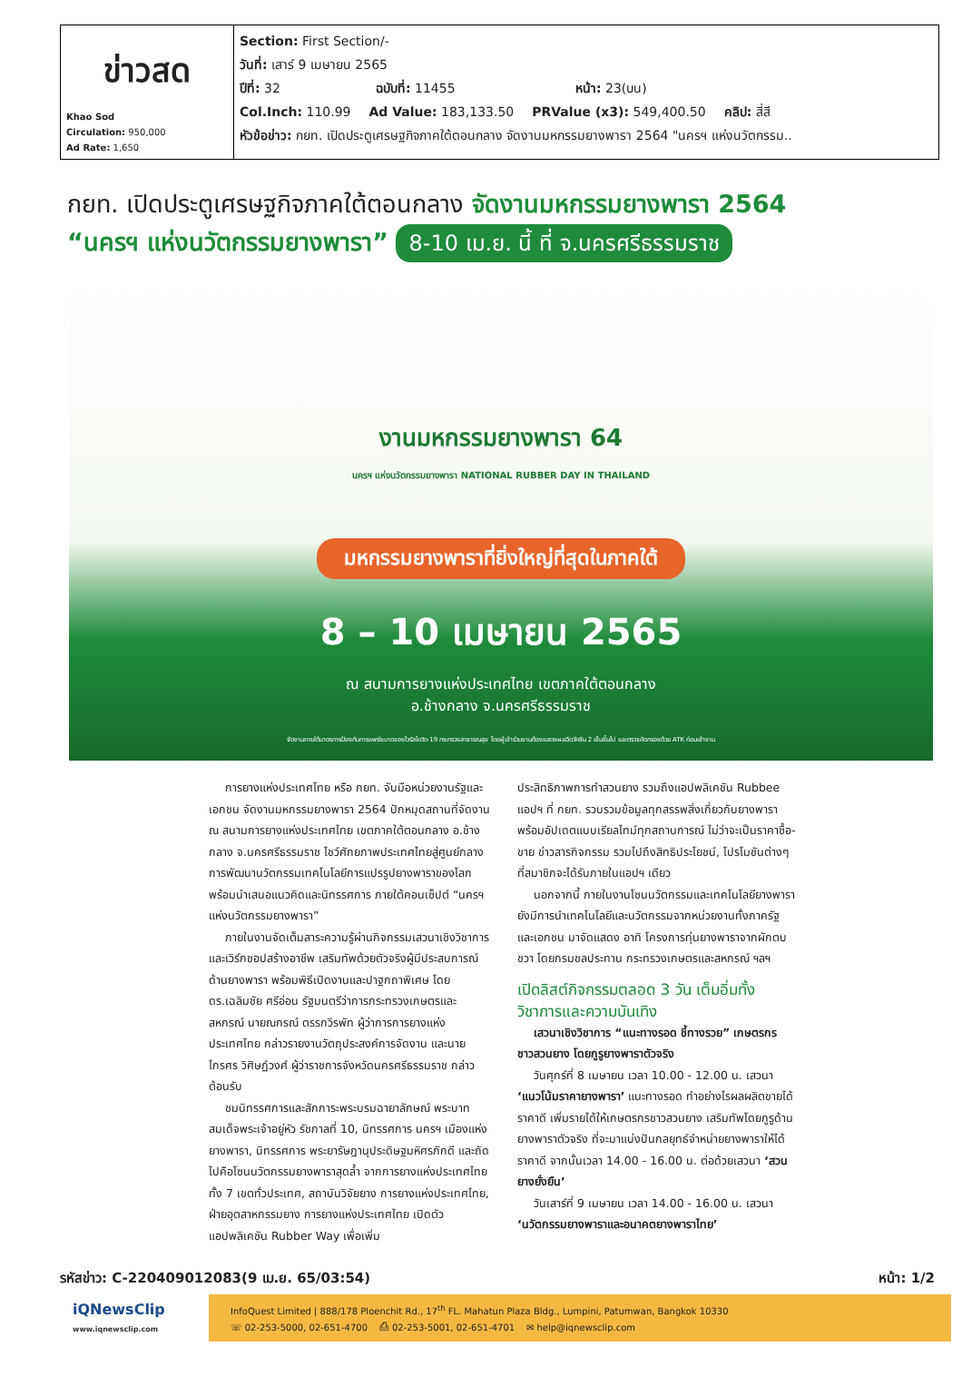| ข่าวสด Khao Sod Circulation: 950,000 Ad Rate: 1,650 | Section: First Section/- วันที่: เสาร์ 9 เมษายน 2565 ปีที่: 32 ฉบับที่: 11455 หน้า: 23(บน) Col.Inch: 110.99 Ad Value: 183,133.50 PRValue (x3): 549,400.50 คลิป: สี่สี หัวข้อข่าว: กยท. เปิดประตูเศรษฐกิจภาคใต้ตอนกลาง จัดงานมหกรรมยางพารา 2564 "นครฯ แห่งนวัตกรรม.. |
กยท. เปิดประตูเศรษฐกิจภาคใต้ตอนกลาง จัดงานมหกรรมยางพารา 2564
“นครฯ แห่งนวัตกรรมยางพารา” 8-10 เม.ย. นี้ ที่ จ.นครศรีธรรมราช
งานมหกรรมยางพารา 64
นครฯ แห่งนวัตกรรมยางพารา NATIONAL RUBBER DAY IN THAILAND
มหกรรมยางพาราที่ยิ่งใหญ่ที่สุดในภาคใต้
8 – 10 เมษายน 2565
ณ สนามการยางแห่งประเทศไทย เขตภาคใต้ตอนกลาง
อ.ช้างกลาง จ.นครศรีธรรมราช
จัดงานภายใต้มาตรการป้องกันการแพร่ระบาดของไวรัสโควิด-19 กระทรวงสาธารณสุข โดยผู้เข้าร่วมงานต้องแสดงผลฉีดวัคซีน 2 เข็มขึ้นไป และตรวจคัดกรองด้วย ATK ก่อนเข้างาน
การยางแห่งประเทศไทย หรือ กยท. จับมือหน่วยงานรัฐและเอกชน จัดงานมหกรรมยางพารา 2564 ปักหมุดสถานที่จัดงาน ณ สนามการยางแห่งประเทศไทย เขตภาคใต้ตอนกลาง อ.ช้างกลาง จ.นครศรีธรรมราช โชว์ศักยภาพประเทศไทยสู่ศูนย์กลางการพัฒนานวัตกรรมเทคโนโลยีการแปรรูปยางพาราของโลก พร้อมนำเสนอแนวคิดและนิทรรศการ ภายใต้คอนเซ็ปต์ “นครฯ แห่งนวัตกรรมยางพารา”
ภายในงานจัดเต็มสาระความรู้ผ่านกิจกรรมเสวนาเชิงวิชาการและเวิร์กชอปสร้างอาชีพ เสริมทัพด้วยตัวจริงผู้มีประสบการณ์ด้านยางพารา พร้อมพิธีเปิดงานและปาฐกถาพิเศษ โดย ดร.เฉลิมชัย ศรีอ่อน รัฐมนตรีว่าการกระทรวงเกษตรและสหกรณ์ นายณกรณ์ ตรรกวิรพัท ผู้ว่าการการยางแห่งประเทศไทย กล่าวรายงานวัตถุประสงค์การจัดงาน และนายไกรศร วิศิษฏ์วงศ์ ผู้ว่าราชการจังหวัดนครศรีธรรมราช กล่าวต้อนรับ
ชมนิทรรศการและสักการะพระบรมฉายาลักษณ์ พระบาทสมเด็จพระเจ้าอยู่หัว รัชกาลที่ 10, นิทรรศการ นครฯ เมืองแห่งยางพารา, นิทรรศการ พระยารัษฎานุประดิษฐมหิศรภักดี และถัดไปคือโซนนวัตกรรมยางพาราสุดล้ำ จากการยางแห่งประเทศไทยทั้ง 7 เขตทั่วประเทศ, สถาบันวิจัยยาง การยางแห่งประเทศไทย, ฝ่ายอุตสาหกรรมยาง การยางแห่งประเทศไทย เปิดตัวแอปพลิเคชัน Rubber Way เพื่อเพิ่ม
ประสิทธิภาพการทำสวนยาง รวมถึงแอปพลิเคชัน Rubbee แอปฯ ที่ กยท. รวบรวมข้อมูลทุกสรรพสิ่งเกี่ยวกับยางพารา พร้อมอัปเดตแบบเรียลไทม์ทุกสถานการณ์ ไม่ว่าจะเป็นราคาซื้อ-ขาย ข่าวสารกิจกรรม รวมไปถึงสิทธิประโยชน์, โปรโมชันต่างๆ ที่สมาชิกจะได้รับภายในแอปฯ เดียว
นอกจากนี้ ภายในงานโซนนวัตกรรมและเทคโนโลยียางพารา ยังมีการนำเทคโนโลยีและนวัตกรรมจากหน่วยงานทั้งภาครัฐ และเอกชน มาจัดแสดง อาทิ โครงการทุ่นยางพาราจากผักตบชวา โดยกรมชลประทาน กระทรวงเกษตรและสหกรณ์ ฯลฯ
เปิดลิสต์กิจกรรมตลอด 3 วัน เต็มอิ่มทั้งวิชาการและความบันเทิง
เสวนาเชิงวิชาการ “แนะทางรอด ชี้ทางรวย” เกษตรกรชาวสวนยาง โดยกูรูยางพาราตัวจริง
วันศุกร์ที่ 8 เมษายน เวลา 10.00 - 12.00 น. เสวนา ‘แนวโน้มราคายางพารา’ แนะทางรอด ทำอย่างไรผลผลิตขายได้ราคาดี เพิ่มรายได้ให้เกษตรกรชาวสวนยาง เสริมทัพโดยกูรูด้านยางพาราตัวจริง ที่จะมาแบ่งปันกลยุทธ์จำหน่ายยางพาราให้ได้ราคาดี จากนั้นเวลา 14.00 - 16.00 น. ต่อด้วยเสวนา ‘สวนยางยั่งยืน’
วันเสาร์ที่ 9 เมษายน เวลา 14.00 - 16.00 น. เสวนา ‘นวัตกรรมยางพาราและอนาคตยางพาราไทย’
รหัสข่าว: C-220409012083(9 เม.ย. 65/03:54) หน้า: 1/2
iQNewsClip
www.iqnewsclip.com
InfoQuest Limited | 888/178 Ploenchit Rd., 17<sup>th</sup> FL. Mahatun Plaza Bldg., Lumpini, Patumwan, Bangkok 10330
☏ 02-253-5000, 02-651-4700 ⎙ 02-253-5001, 02-651-4701 ✉ help@iqnewsclip.com